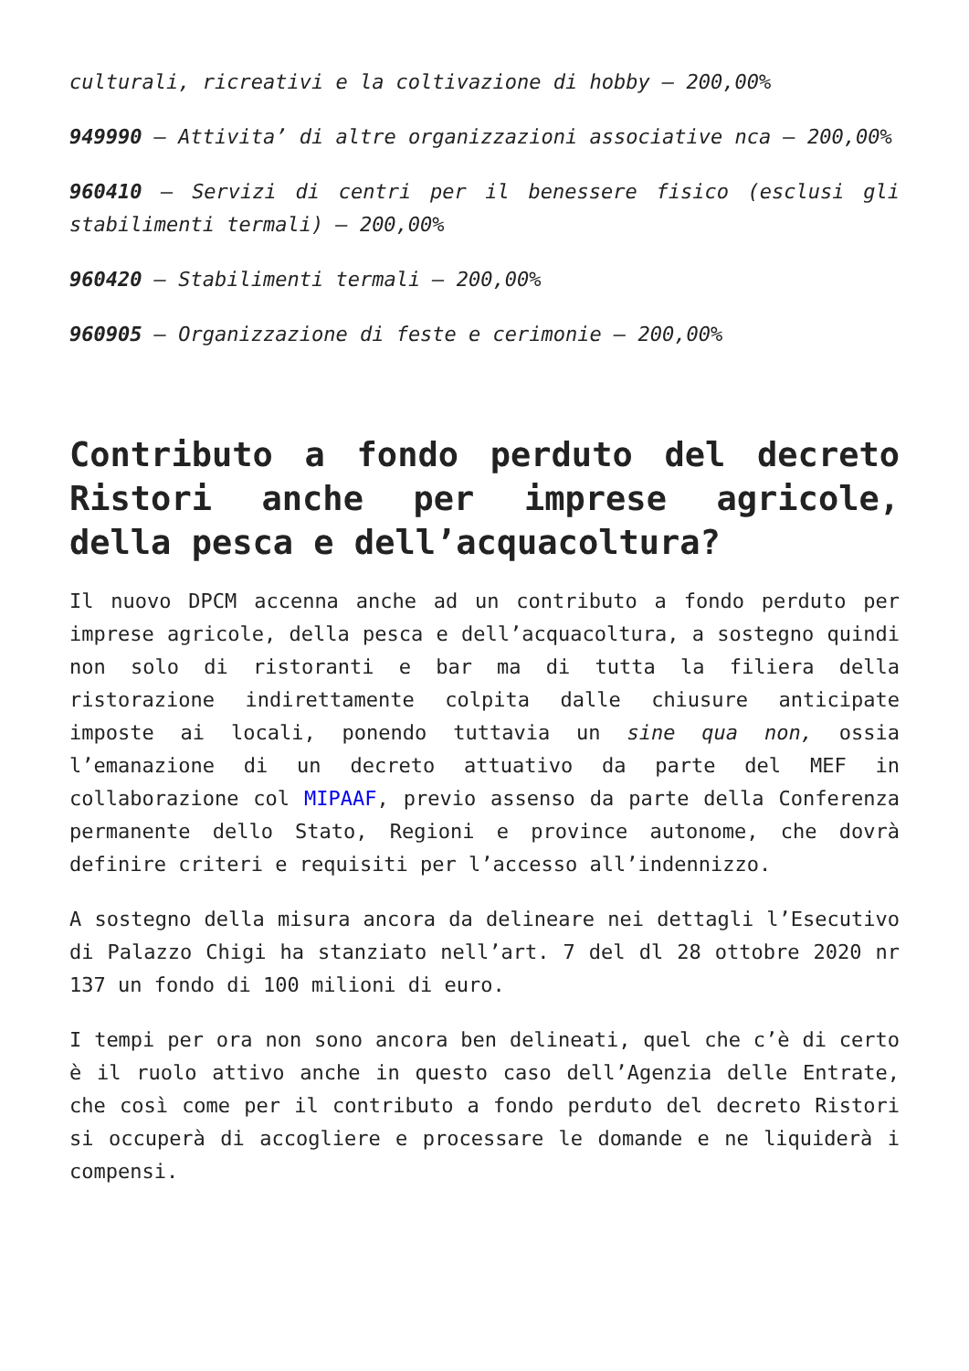culturali, ricreativi e la coltivazione di hobby – 200,00%
949990 – Attivita’ di altre organizzazioni associative nca – 200,00%
960410 – Servizi di centri per il benessere fisico (esclusi gli stabilimenti termali) – 200,00%
960420 – Stabilimenti termali – 200,00%
960905 – Organizzazione di feste e cerimonie – 200,00%
Contributo a fondo perduto del decreto Ristori anche per imprese agricole, della pesca e dell’acquacoltura?
Il nuovo DPCM accenna anche ad un contributo a fondo perduto per imprese agricole, della pesca e dell’acquacoltura, a sostegno quindi non solo di ristoranti e bar ma di tutta la filiera della ristorazione indirettamente colpita dalle chiusure anticipate imposte ai locali, ponendo tuttavia un sine qua non, ossia l’emanazione di un decreto attuativo da parte del MEF in collaborazione col MIPAAF, previo assenso da parte della Conferenza permanente dello Stato, Regioni e province autonome, che dovrà definire criteri e requisiti per l’accesso all’indennizzo.
A sostegno della misura ancora da delineare nei dettagli l’Esecutivo di Palazzo Chigi ha stanziato nell’art. 7 del dl 28 ottobre 2020 nr 137 un fondo di 100 milioni di euro.
I tempi per ora non sono ancora ben delineati, quel che c’è di certo è il ruolo attivo anche in questo caso dell’Agenzia delle Entrate, che così come per il contributo a fondo perduto del decreto Ristori si occuperà di accogliere e processare le domande e ne liquiderà i compensi.